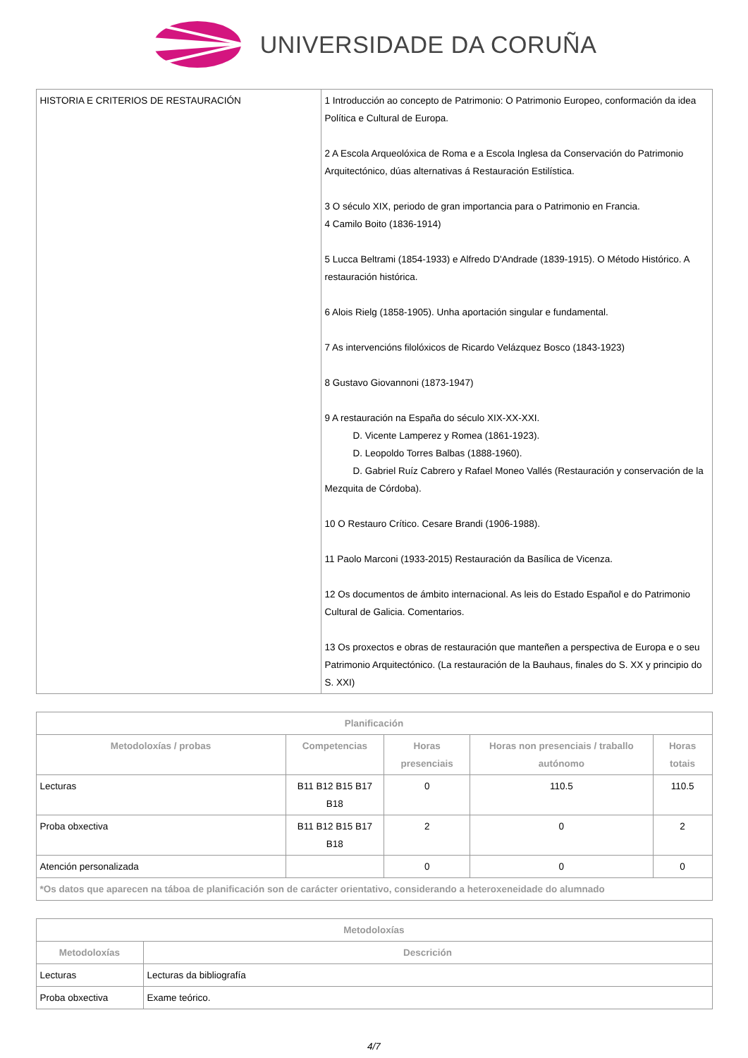UNIVERSIDADE DA CORUÑA
| HISTORIA E CRITERIOS DE RESTAURACIÓN | 1 Introducción ao concepto de Patrimonio: O Patrimonio Europeo, conformación da idea Política e Cultural de Europa. 2 A Escola Arqueolóxica de Roma e a Escola Inglesa da Conservación do Patrimonio Arquitectónico, dúas alternativas á Restauración Estilística. 3 O século XIX, periodo de gran importancia para o Patrimonio en Francia. 4 Camilo Boito (1836-1914) 5 Lucca Beltrami (1854-1933) e Alfredo D'Andrade (1839-1915). O Método Histórico. A restauración histórica. 6 Alois Rielg (1858-1905). Unha aportación singular e fundamental. 7 As intervencións filolóxicos de Ricardo Velázquez Bosco (1843-1923) 8 Gustavo Giovannoni (1873-1947) 9 A restauración na España do século XIX-XX-XXI. D. Vicente Lamperez y Romea (1861-1923). D. Leopoldo Torres Balbas (1888-1960). D. Gabriel Ruíz Cabrero y Rafael Moneo Vallés (Restauración y conservación de la Mezquita de Córdoba). 10 O Restauro Crítico. Cesare Brandi (1906-1988). 11 Paolo Marconi (1933-2015) Restauración da Basílica de Vicenza. 12 Os documentos de ámbito internacional. As leis do Estado Español e do Patrimonio Cultural de Galicia. Comentarios. 13 Os proxectos e obras de restauración que manteñen a perspectiva de Europa e o seu Patrimonio Arquitectónico. (La restauración de la Bauhaus, finales do S. XX y principio do S. XXI) |
| Planificación | | | | |
| --- | --- | --- | --- | --- |
| Metodoloxías / probas | Competencias | Horas presenciais | Horas non presenciais / traballo autónomo | Horas totais |
| Lecturas | B11 B12 B15 B17 B18 | 0 | 110.5 | 110.5 |
| Proba obxectiva | B11 B12 B15 B17 B18 | 2 | 0 | 2 |
| Atención personalizada | | 0 | 0 | 0 |
| *Os datos que aparecen na táboa de planificación son de carácter orientativo, considerando a heteroxeneidade do alumnado | | | | |
| Metodoloxías | |
| --- | --- |
| Metodoloxías | Descrición |
| Lecturas | Lecturas da bibliografía |
| Proba obxectiva | Exame teórico. |
4/7